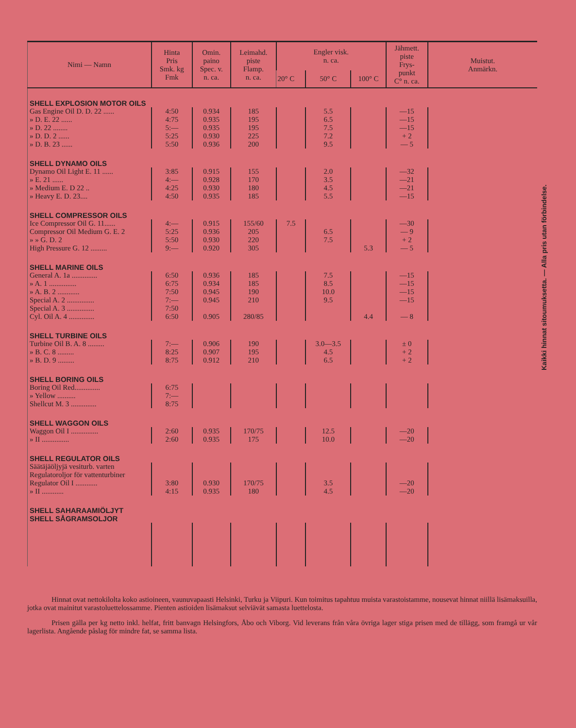| Nimi — Namn | Hinta Pris Smk. kg Fmk | Omin. paino Spec. v. n. ca. | Leimahd. piste Flamp. n. ca. | Engler visk. n. ca. | | | Jähmett. piste Frys- punkt C° n. ca. | Muistut. Anmärkn. |
| --- | --- | --- | --- | --- | --- | --- | --- | --- |
| | | | | 20° C | 50° C | 100° C | | |
| SHELL EXPLOSION MOTOR OILS | | | | | | | | |
| Gas Engine Oil D. D. 22 ...... | 4:50 | 0.934 | 185 | | 5.5 | | —15 | |
| » D. E. 22 ...... | 4:75 | 0.935 | 195 | | 6.5 | | —15 | |
| » D. 22 ........ | 5:— | 0.935 | 195 | | 7.5 | | —15 | |
| » D. D. 2 ...... | 5:25 | 0.930 | 225 | | 7.2 | | + 2 | |
| » D. B. 23 ...... | 5:50 | 0.936 | 200 | | 9.5 | | — 5 | |
| SHELL DYNAMO OILS | | | | | | | | |
| Dynamo Oil Light E. 11 ...... | 3:85 | 0.915 | 155 | | 2.0 | | —32 | |
| » E. 21 ...... | 4:— | 0.928 | 170 | | 3.5 | | —21 | |
| » Medium E. D 22 .. | 4:25 | 0.930 | 180 | | 4.5 | | —21 | |
| » Heavy E. D. 23.... | 4:50 | 0.935 | 185 | | 5.5 | | —15 | |
| SHELL COMPRESSOR OILS | | | | | | | | |
| Ice Compressor Oil G. 11...... | 4:— | 0.915 | 155/60 | 7.5 | | | —30 | |
| Compressor Oil Medium G. E. 2 | 5:25 | 0.936 | 205 | | 6.5 | | — 9 | |
| » » G. D. 2 | 5:50 | 0.930 | 220 | | 7.5 | | + 2 | |
| High Pressure G. 12 ......... | 9:— | 0.920 | 305 | | | 5.3 | — 5 | |
| SHELL MARINE OILS | | | | | | | | |
| General A. 1a .............. | 6:50 | 0.936 | 185 | | 7.5 | | —15 | |
| » A. 1 ............... | 6:75 | 0.934 | 185 | | 8.5 | | —15 | |
| » A. B. 2 ............ | 7:50 | 0.945 | 190 | | 10.0 | | —15 | |
| Special A. 2 ............... | 7:— | 0.945 | 210 | | 9.5 | | —15 | |
| Special A. 3 ............... | 7:50 | | | | | | | |
| Cyl. Oil A. 4 .............. | 6:50 | 0.905 | 280/85 | | | 4.4 | — 8 | |
| SHELL TURBINE OILS | | | | | | | | |
| Turbine Oil B. A. 8 ......... | 7:— | 0.906 | 190 | | 3.0—3.5 | | ± 0 | |
| » B. C. 8 ......... | 8:25 | 0.907 | 195 | | 4.5 | | + 2 | |
| » B. D. 9 ......... | 8:75 | 0.912 | 210 | | 6.5 | | + 2 | |
| SHELL BORING OILS | | | | | | | | |
| Boring Oil Red.............. | 6:75 | | | | | | | |
| » Yellow .......... | 7:— | | | | | | | |
| Shellcut M. 3 .............. | 8:75 | | | | | | | |
| SHELL WAGGON OILS | | | | | | | | |
| Waggon Oil I ............... | 2:60 | 0.935 | 170/75 | | 12.5 | | —20 | |
| » II ............... | 2:60 | 0.935 | 175 | | 10.0 | | —20 | |
| SHELL REGULATOR OILS | | | | | | | | |
| Säätäjäöljyjä vesiturb. varten | | | | | | | | |
| Regulatoroljor för vattenturbiner | | | | | | | | |
| Regulator Oil I ............ | 3:80 | 0.930 | 170/75 | | 3.5 | | —20 | |
| » II ............ | 4:15 | 0.935 | 180 | | 4.5 | | —20 | |
| SHELL SAHARAAMIÖLJYT SHELL SÅGRAMSOLJOR | | | | | | | | |
Kaikki hinnat sitoumuksetta. — Alla pris utan förbindelse.
Hinnat ovat nettokilolta koko astioineen, vaunuvapaasti Helsinki, Turku ja Viipuri. Kun toimitus tapahtuu muista varastoistamme, nousevat hinnat niillä lisämaksuilla, jotka ovat mainitut varastoluettelossamme. Pienten astioiden lisämaksut selviävät samasta luettelosta.
Prisen gälla per kg netto inkl. helfat, fritt banvagn Helsingfors, Åbo och Viborg. Vid leverans från våra övriga lager stiga prisen med de tillägg, som framgå ur vår lagerlista. Angående påslag för mindre fat, se samma lista.